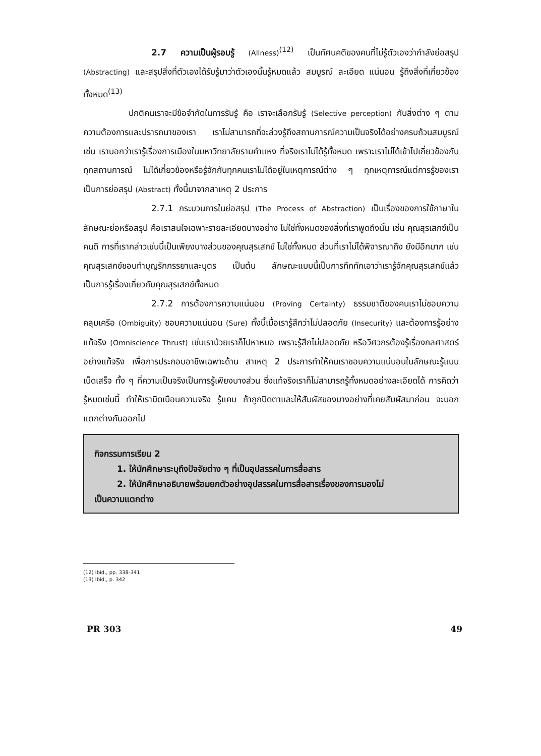2.7 ความเป็นผู้รอบรู้ (Allness)<sup>(12)</sup> เป็นทัศนคติของคนที่ไม่รู้ตัวเองว่ากำลังย่อสรุป (Abstracting) และสรุปสิ่งที่ตัวเองได้รับรู้มาว่าตัวเองนั้นรู้หมดแล้ว สมบูรณ์ ละเอียด แน่นอน รู้ถึงสิ่งที่เกี่ยวข้องทั้งหมด<sup>(13)</sup>
ปกติคนเราจะมีข้อจำกัดในการรับรู้ คือ เราจะเลือกรับรู้ (Selective perception) กับสิ่งต่าง ๆ ตามความต้องการและปรารถนาของเรา เราไม่สามารถที่จะล่วงรู้ถึงสถานการณ์ความเป็นจริงได้อย่างครบถ้วนสมบูรณ์ เช่น เราบอกว่าเรารู้เรื่องการเมืองในมหาวิทยาลัยรามคำแหง ที่จริงเราไม่ได้รู้ทั้งหมด เพราะเราไม่ได้เข้าไปเกี่ยวข้องกับทุกสถานการณ์ ไม่ได้เกี่ยวข้องหรือรู้จักกับทุกคนเราไม่ได้อยู่ในเหตุการณ์ต่าง ๆ ทุกเหตุการณ์แต่การรู้ของเราเป็นการย่อสรุป (Abstract) ทั้งนี้มาจากสาเหตุ 2 ประการ
2.7.1 กระบวนการในย่อสรุป (The Process of Abstraction) เป็นเรื่องของการใช้ภาษาในลักษณะย่อหรือสรุป คือเราสนใจเฉพาะรายละเอียดบางอย่าง ไม่ใช่ทั้งหมดของสิ่งที่เราพูดถึงนั้น เช่น คุณสุรเสกข์เป็นคนดี การที่เรากล่าวเช่นนี้เป็นเพียงบางส่วนของคุณสุรเสกข์ ไม่ใช่ทั้งหมด ส่วนที่เราไม่ได้พิจารณาถึง ยังมีอีกมาก เช่น คุณสุรเสกข์ชอบทำบุญรักภรรยาและบุตร เป็นต้น ลักษณะแบบนี้เป็นการทึกทักเอาว่าเรารู้จักคุณสุรเสกข์แล้ว เป็นการรู้เรื่องเกี่ยวกับคุณสุรเสกข์ทั้งหมด
2.7.2 การต้องการความแน่นอน (Proving Certainty) ธรรมชาติของคนเราไม่ชอบความคลุมเครือ (Ombiguity) ชอบความแน่นอน (Sure) ทั้งนี้เมื่อเรารู้สึกว่าไม่ปลอดภัย (Insecurity) และต้องการรู้อย่างแท้จริง (Omniscience Thrust) เช่นเราป่วยเราก็ไปหาหมอ เพราะรู้สึกไม่ปลอดภัย หรือวิศวกรต้องรู้เรื่องกลศาสตร์อย่างแท้จริง เพื่อการประกอบอาชีพเฉพาะด้าน สาเหตุ 2 ประการทำให้คนเราชอบความแน่นอนในลักษณะรู้แบบเบ็ดเสร็จ ทั้ง ๆ ที่ความเป็นจริงเป็นการรู้เพียงบางส่วน ซึ่งแท้จริงเราก็ไม่สามารถรู้ทั้งหมดอย่างละเอียดได้ การคิดว่ารู้หมดเช่นนี้ ทำให้เราบิดเบือนความจริง รู้แคบ ถ้าถูกปิดตาและให้สัมผัสของบางอย่างที่เคยสัมผัสมาก่อน จะบอกแตกต่างกันออกไป
กิจกรรมการเรียน 2
1. ให้นักศึกษาระบุถึงปัจจัยต่าง ๆ ที่เป็นอุปสรรคในการสื่อสาร
2. ให้นักศึกษาอธิบายพร้อมยกตัวอย่างอุปสรรคในการสื่อสารเรื่องของการมองไม่
เป็นความแตกต่าง
(12) Ibid., pp. 338-341
(13) Ibid., p. 342
PR 303 49